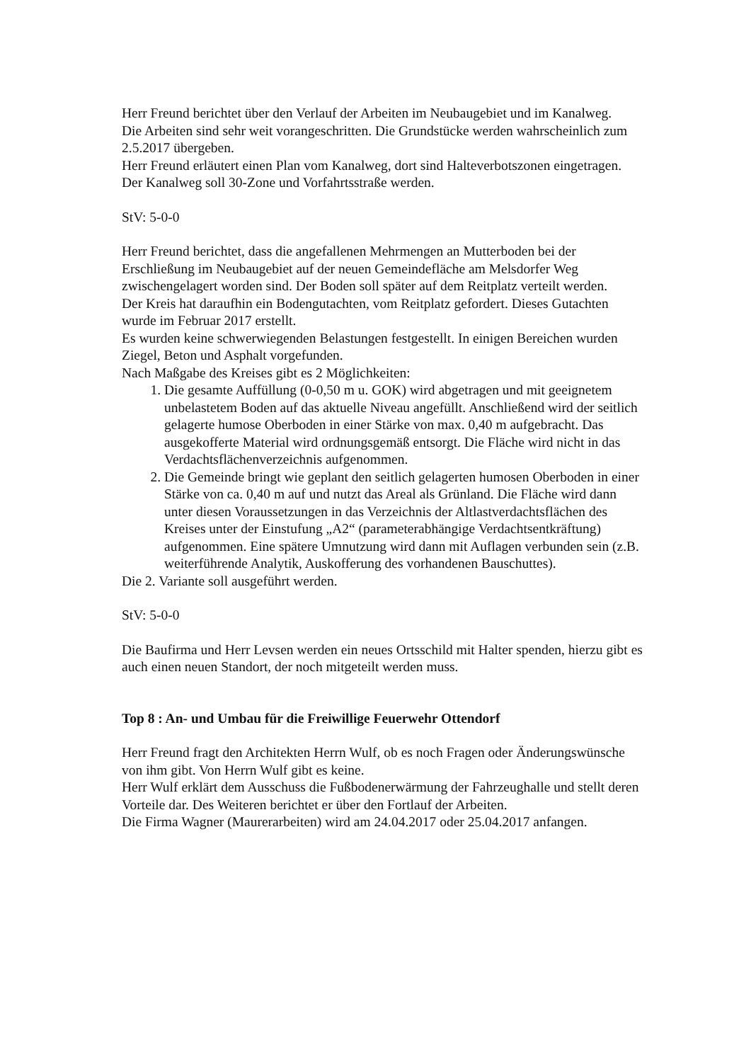Herr Freund berichtet über den Verlauf der Arbeiten im Neubaugebiet und im Kanalweg.
Die Arbeiten sind sehr weit vorangeschritten. Die Grundstücke werden wahrscheinlich zum 2.5.2017 übergeben.
Herr Freund erläutert einen Plan vom Kanalweg, dort sind Halteverbotszonen eingetragen.
Der Kanalweg soll 30-Zone und Vorfahrtsstraße werden.
StV: 5-0-0
Herr Freund berichtet, dass die angefallenen Mehrmengen an Mutterboden bei der Erschließung im Neubaugebiet auf der neuen Gemeindefläche am Melsdorfer Weg zwischengelagert worden sind. Der Boden soll später auf dem Reitplatz verteilt werden.
Der Kreis hat daraufhin ein Bodengutachten, vom Reitplatz gefordert. Dieses Gutachten wurde im Februar 2017 erstellt.
Es wurden keine schwerwiegenden Belastungen festgestellt. In einigen Bereichen wurden Ziegel, Beton und Asphalt vorgefunden.
Nach Maßgabe des Kreises gibt es 2 Möglichkeiten:
1. Die gesamte Auffüllung (0-0,50 m u. GOK) wird abgetragen und mit geeignetem unbelastetem Boden auf das aktuelle Niveau angefüllt. Anschließend wird der seitlich gelagerte humose Oberboden in einer Stärke von max. 0,40 m aufgebracht. Das ausgekofferte Material wird ordnungsgemäß entsorgt. Die Fläche wird nicht in das Verdachtsflächenverzeichnis aufgenommen.
2. Die Gemeinde bringt wie geplant den seitlich gelagerten humosen Oberboden in einer Stärke von ca. 0,40 m auf und nutzt das Areal als Grünland. Die Fläche wird dann unter diesen Voraussetzungen in das Verzeichnis der Altlastverdachtsflächen des Kreises unter der Einstufung „A2“ (parameterabhängige Verdachtsentkräftung) aufgenommen. Eine spätere Umnutzung wird dann mit Auflagen verbunden sein (z.B. weiterführende Analytik, Auskofferung des vorhandenen Bauschuttes).
Die 2. Variante soll ausgeführt werden.
StV: 5-0-0
Die Baufirma und Herr Levsen werden ein neues Ortsschild mit Halter spenden, hierzu gibt es auch einen neuen Standort, der noch mitgeteilt werden muss.
Top 8 : An- und Umbau für die Freiwillige Feuerwehr Ottendorf
Herr Freund fragt den Architekten Herrn Wulf, ob es noch Fragen oder Änderungswünsche von ihm gibt. Von Herrn Wulf gibt es keine.
Herr Wulf erklärt dem Ausschuss die Fußbodenerwärmung der Fahrzeughalle und stellt deren Vorteile dar. Des Weiteren berichtet er über den Fortlauf der Arbeiten.
Die Firma Wagner (Maurerarbeiten) wird am 24.04.2017 oder 25.04.2017 anfangen.